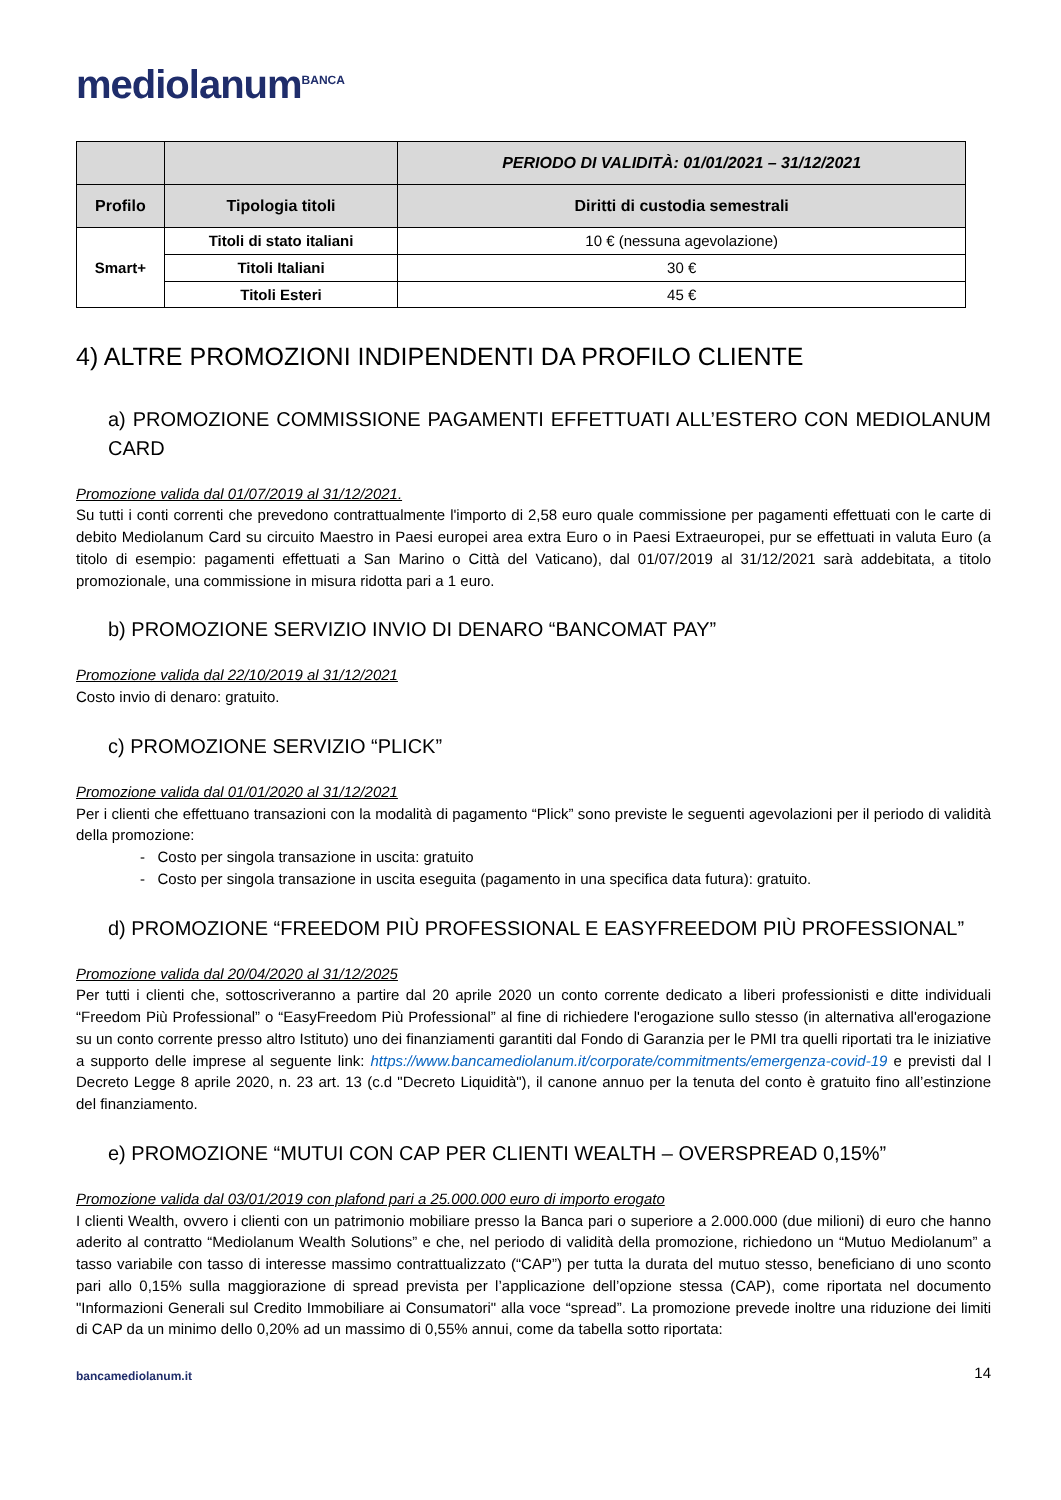mediolanum<sup>BANCA</sup>
| | | PERIODO DI VALIDITÀ: 01/01/2021 – 31/12/2021 |
| --- | --- | --- |
| Profilo | Tipologia titoli | Diritti di custodia semestrali |
| Smart+ | Titoli di stato italiani | 10 € (nessuna agevolazione) |
| | Titoli Italiani | 30 € |
| | Titoli Esteri | 45 € |
4) ALTRE PROMOZIONI INDIPENDENTI DA PROFILO CLIENTE
a) PROMOZIONE COMMISSIONE PAGAMENTI EFFETTUATI ALL’ESTERO CON MEDIOLANUM CARD
Promozione valida dal 01/07/2019 al 31/12/2021.
Su tutti i conti correnti che prevedono contrattualmente l'importo di 2,58 euro quale commissione per pagamenti effettuati con le carte di debito Mediolanum Card su circuito Maestro in Paesi europei area extra Euro o in Paesi Extraeuropei, pur se effettuati in valuta Euro (a titolo di esempio: pagamenti effettuati a San Marino o Città del Vaticano), dal 01/07/2019 al 31/12/2021 sarà addebitata, a titolo promozionale, una commissione in misura ridotta pari a 1 euro.
b) PROMOZIONE SERVIZIO INVIO DI DENARO “BANCOMAT PAY”
Promozione valida dal 22/10/2019 al 31/12/2021
Costo invio di denaro: gratuito.
c) PROMOZIONE SERVIZIO “PLICK”
Promozione valida dal 01/01/2020 al 31/12/2021
Per i clienti che effettuano transazioni con la modalità di pagamento “Plick” sono previste le seguenti agevolazioni per il periodo di validità della promozione:
- Costo per singola transazione in uscita: gratuito
- Costo per singola transazione in uscita eseguita (pagamento in una specifica data futura): gratuito.
d) PROMOZIONE “FREEDOM PIÙ PROFESSIONAL E EASYFREEDOM PIÙ PROFESSIONAL”
Promozione valida dal 20/04/2020 al 31/12/2025
Per tutti i clienti che, sottoscriveranno a partire dal 20 aprile 2020 un conto corrente dedicato a liberi professionisti e ditte individuali “Freedom Più Professional” o “EasyFreedom Più Professional” al fine di richiedere l'erogazione sullo stesso (in alternativa all'erogazione su un conto corrente presso altro Istituto) uno dei finanziamenti garantiti dal Fondo di Garanzia per le PMI tra quelli riportati tra le iniziative a supporto delle imprese al seguente link: https://www.bancamediolanum.it/corporate/commitments/emergenza-covid-19 e previsti dal l Decreto Legge 8 aprile 2020, n. 23 art. 13 (c.d "Decreto Liquidità"), il canone annuo per la tenuta del conto è gratuito fino all’estinzione del finanziamento.
e) PROMOZIONE “MUTUI CON CAP PER CLIENTI WEALTH – OVERSPREAD 0,15%”
Promozione valida dal 03/01/2019 con plafond pari a 25.000.000 euro di importo erogato
I clienti Wealth, ovvero i clienti con un patrimonio mobiliare presso la Banca pari o superiore a 2.000.000 (due milioni) di euro che hanno aderito al contratto “Mediolanum Wealth Solutions” e che, nel periodo di validità della promozione, richiedono un “Mutuo Mediolanum” a tasso variabile con tasso di interesse massimo contrattualizzato (“CAP”) per tutta la durata del mutuo stesso, beneficiano di uno sconto pari allo 0,15% sulla maggiorazione di spread prevista per l’applicazione dell’opzione stessa (CAP), come riportata nel documento "Informazioni Generali sul Credito Immobiliare ai Consumatori" alla voce “spread”. La promozione prevede inoltre una riduzione dei limiti di CAP da un minimo dello 0,20% ad un massimo di 0,55% annui, come da tabella sotto riportata:
bancamediolanum.it
14